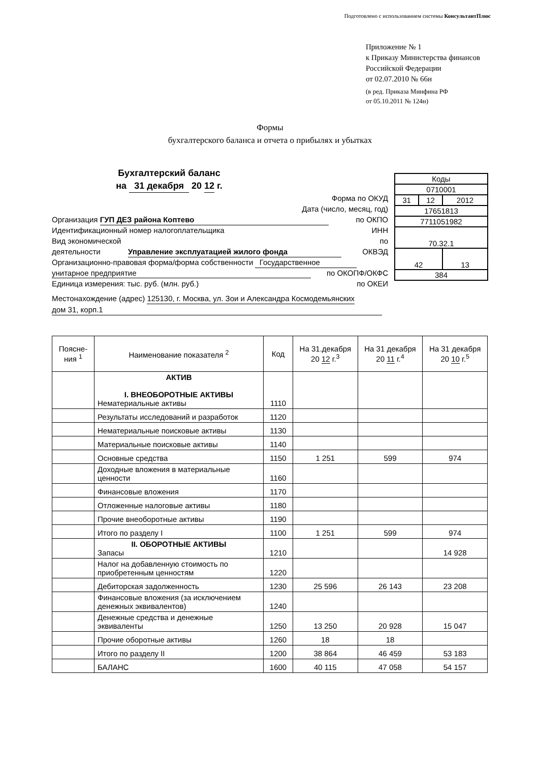Подготовлено с использованием системы КонсультантПлюс
Приложение № 1
к Приказу Министерства финансов
Российской Федерации
от 02.07.2010 № 66н
(в ред. Приказа Минфина РФ
от 05.10.2011 № 124н)
Формы
бухгалтерского баланса и отчета о прибылях и убытках
Бухгалтерский баланс
на 31 декабря 20 12 г.
Форма по ОКУД
Дата (число, месяц, год)
Организация ГУП ДЕЗ района Коптево по ОКПО
Идентификационный номер налогоплательщика ИНН
Вид экономической по
деятельности Управление эксплуатацией жилого фонда ОКВЭД
Организационно-правовая форма/форма собственности Государственное
унитарное предприятие по ОКОПФ/ОКФС
Единица измерения: тыс. руб. (млн. руб.) по ОКЕИ
Местонахождение (адрес) 125130, г. Москва, ул. Зои и Александра Космодемьянских
дом 31, корп.1
| Коды | | |
| 0710001 | | |
| 31 | 12 | 2012 |
| 17651813 | | |
| 7711051982 | | |
| 70.32.1 | | |
| 42 | | 13 |
| 384 | | |
| Поясне- ния <sup>1</sup> | Наименование показателя <sup>2</sup> | Код | На 31.декабря 20 12 г.<sup>3</sup> | На 31 декабря 20 11 г.<sup>4</sup> | На 31 декабря 20 10 г.<sup>5</sup> |
| --- | --- | --- | --- | --- | --- |
| | АКТИВ I. ВНЕОБОРОТНЫЕ АКТИВЫ Нематериальные активы | 1110 | | | |
| | Результаты исследований и разработок | 1120 | | | |
| | Нематериальные поисковые активы | 1130 | | | |
| | Материальные поисковые активы | 1140 | | | |
| | Основные средства | 1150 | 1 251 | 599 | 974 |
| | Доходные вложения в материальные ценности | 1160 | | | |
| | Финансовые вложения | 1170 | | | |
| | Отложенные налоговые активы | 1180 | | | |
| | Прочие внеоборотные активы | 1190 | | | |
| | Итого по разделу I | 1100 | 1 251 | 599 | 974 |
| | II. ОБОРОТНЫЕ АКТИВЫ Запасы | 1210 | | | 14 928 |
| | Налог на добавленную стоимость по приобретенным ценностям | 1220 | | | |
| | Дебиторская задолженность | 1230 | 25 596 | 26 143 | 23 208 |
| | Финансовые вложения (за исключением денежных эквивалентов) | 1240 | | | |
| | Денежные средства и денежные эквиваленты | 1250 | 13 250 | 20 928 | 15 047 |
| | Прочие оборотные активы | 1260 | 18 | 18 | |
| | Итого по разделу II | 1200 | 38 864 | 46 459 | 53 183 |
| | БАЛАНС | 1600 | 40 115 | 47 058 | 54 157 |